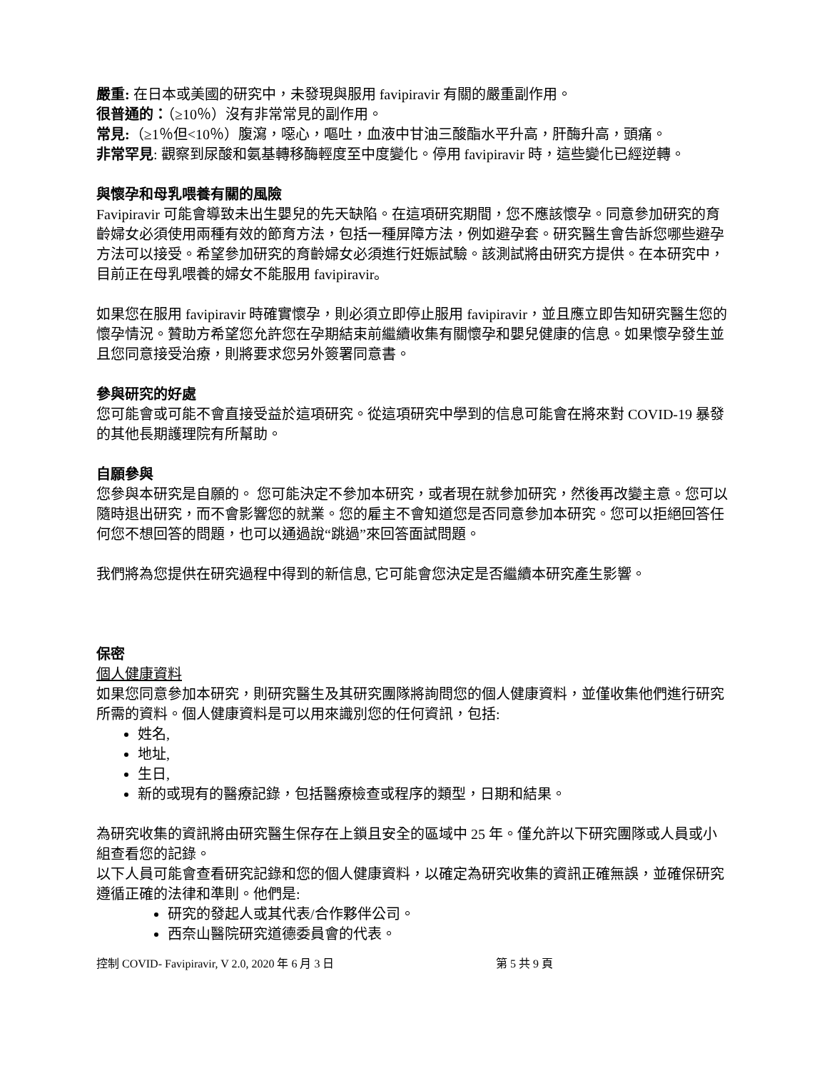嚴重: 在日本或美國的研究中，未發現與服用 favipiravir 有關的嚴重副作用。
很普通的：（≥10％）沒有非常常見的副作用。
常見:（≥1％但<10％）腹瀉，噁心，嘔吐，血液中甘油三酸酯水平升高，肝酶升高，頭痛。
非常罕見: 觀察到尿酸和氨基轉移酶輕度至中度變化。停用 favipiravir 時，這些變化已經逆轉。
與懷孕和母乳喂養有關的風險
Favipiravir 可能會導致未出生嬰兒的先天缺陷。在這項研究期間，您不應該懷孕。同意參加研究的育齡婦女必須使用兩種有效的節育方法，包括一種屏障方法，例如避孕套。研究醫生會告訴您哪些避孕方法可以接受。希望參加研究的育齡婦女必須進行妊娠試驗。該測試將由研究方提供。在本研究中，目前正在母乳喂養的婦女不能服用 favipiravir。
如果您在服用 favipiravir 時確實懷孕，則必須立即停止服用 favipiravir，並且應立即告知研究醫生您的懷孕情況。贊助方希望您允許您在孕期結束前繼續收集有關懷孕和嬰兒健康的信息。如果懷孕發生並且您同意接受治療，則將要求您另外簽署同意書。
參與研究的好處
您可能會或可能不會直接受益於這項研究。從這項研究中學到的信息可能會在將來對 COVID-19 暴發的其他長期護理院有所幫助。
自願參與
您參與本研究是自願的。 您可能決定不參加本研究，或者現在就參加研究，然後再改變主意。您可以隨時退出研究，而不會影響您的就業。您的雇主不會知道您是否同意參加本研究。您可以拒絕回答任何您不想回答的問題，也可以通過說“跳過”來回答面試問題。
我們將為您提供在研究過程中得到的新信息, 它可能會您決定是否繼續本研究產生影響。
保密
個人健康資料
如果您同意參加本研究，則研究醫生及其研究團隊將詢問您的個人健康資料，並僅收集他們進行研究所需的資料。個人健康資料是可以用來識別您的任何資訊，包括:
姓名,
地址,
生日,
新的或現有的醫療記錄，包括醫療檢查或程序的類型，日期和結果。
為研究收集的資訊將由研究醫生保存在上鎖且安全的區域中 25 年。僅允許以下研究團隊或人員或小組查看您的記錄。
以下人員可能會查看研究記錄和您的個人健康資料，以確定為研究收集的資訊正確無誤，並確保研究遵循正確的法律和準則。他們是:
研究的發起人或其代表/合作夥伴公司。
西奈山醫院研究道德委員會的代表。
控制 COVID- Favipiravir, V 2.0, 2020 年 6 月 3 日 第 5 共 9 頁